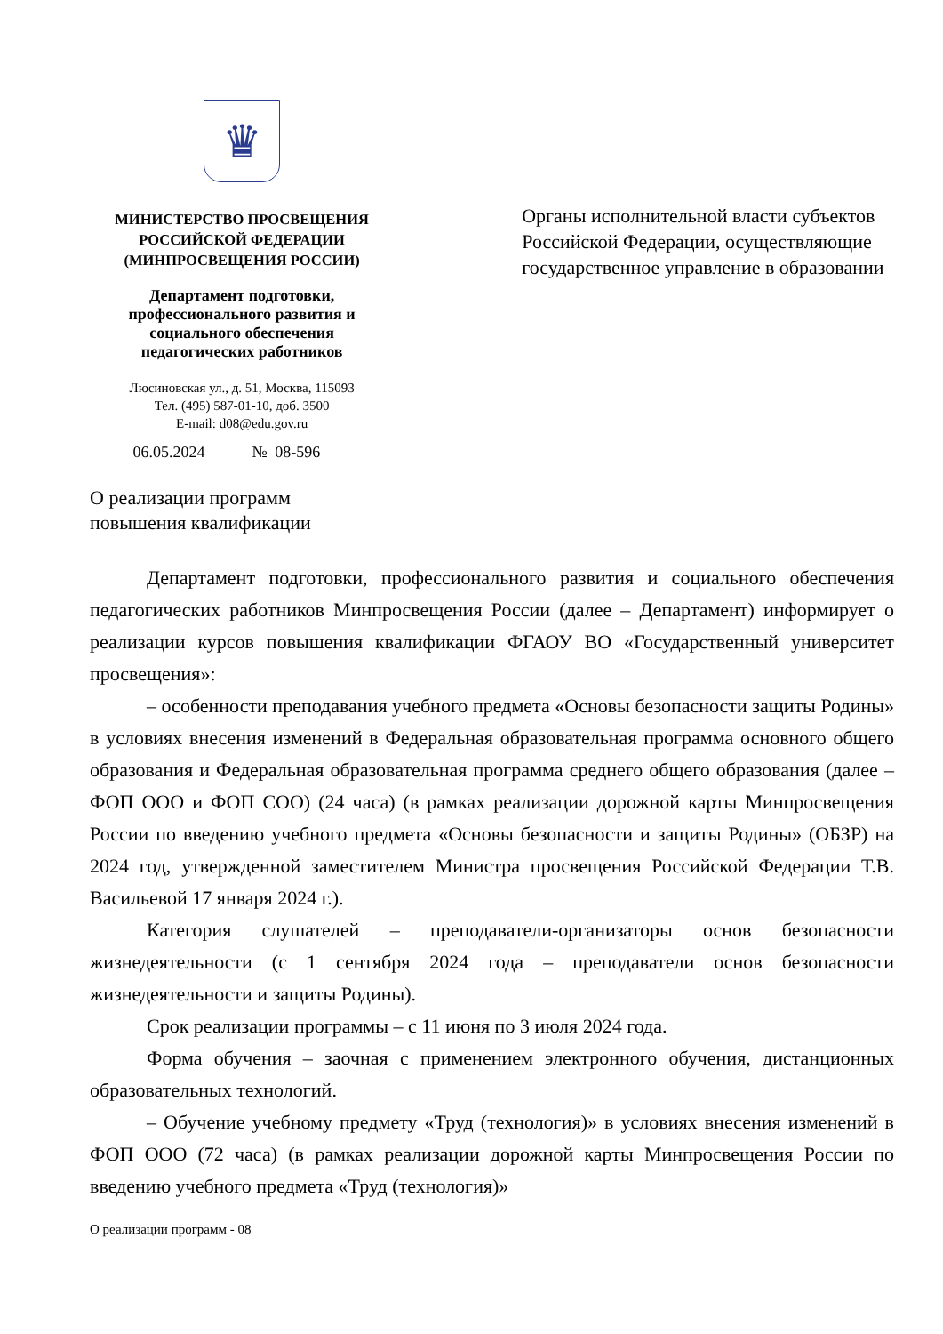♛
МИНИСТЕРСТВО ПРОСВЕЩЕНИЯ
РОССИЙСКОЙ ФЕДЕРАЦИИ
(МИНПРОСВЕЩЕНИЯ РОССИИ)
Департамент подготовки,
профессионального развития и
социального обеспечения
педагогических работников
Люсиновская ул., д. 51, Москва, 115093
Тел. (495) 587-01-10, доб. 3500
E-mail: d08@edu.gov.ru
06.05.2024 № 08-596
Органы исполнительной власти субъектов Российской Федерации, осуществляющие государственное управление в образовании
О реализации программ
повышения квалификации
Департамент подготовки, профессионального развития и социального обеспечения педагогических работников Минпросвещения России (далее – Департамент) информирует о реализации курсов повышения квалификации ФГАОУ ВО «Государственный университет просвещения»:
– особенности преподавания учебного предмета «Основы безопасности защиты Родины» в условиях внесения изменений в Федеральная образовательная программа основного общего образования и Федеральная образовательная программа среднего общего образования (далее – ФОП ООО и ФОП СОО) (24 часа) (в рамках реализации дорожной карты Минпросвещения России по введению учебного предмета «Основы безопасности и защиты Родины» (ОБЗР) на 2024 год, утвержденной заместителем Министра просвещения Российской Федерации Т.В. Васильевой 17 января 2024 г.).
Категория слушателей – преподаватели-организаторы основ безопасности жизнедеятельности (с 1 сентября 2024 года – преподаватели основ безопасности жизнедеятельности и защиты Родины).
Срок реализации программы – с 11 июня по 3 июля 2024 года.
Форма обучения – заочная с применением электронного обучения, дистанционных образовательных технологий.
– Обучение учебному предмету «Труд (технология)» в условиях внесения изменений в ФОП ООО (72 часа) (в рамках реализации дорожной карты Минпросвещения России по введению учебного предмета «Труд (технология)»
О реализации программ - 08